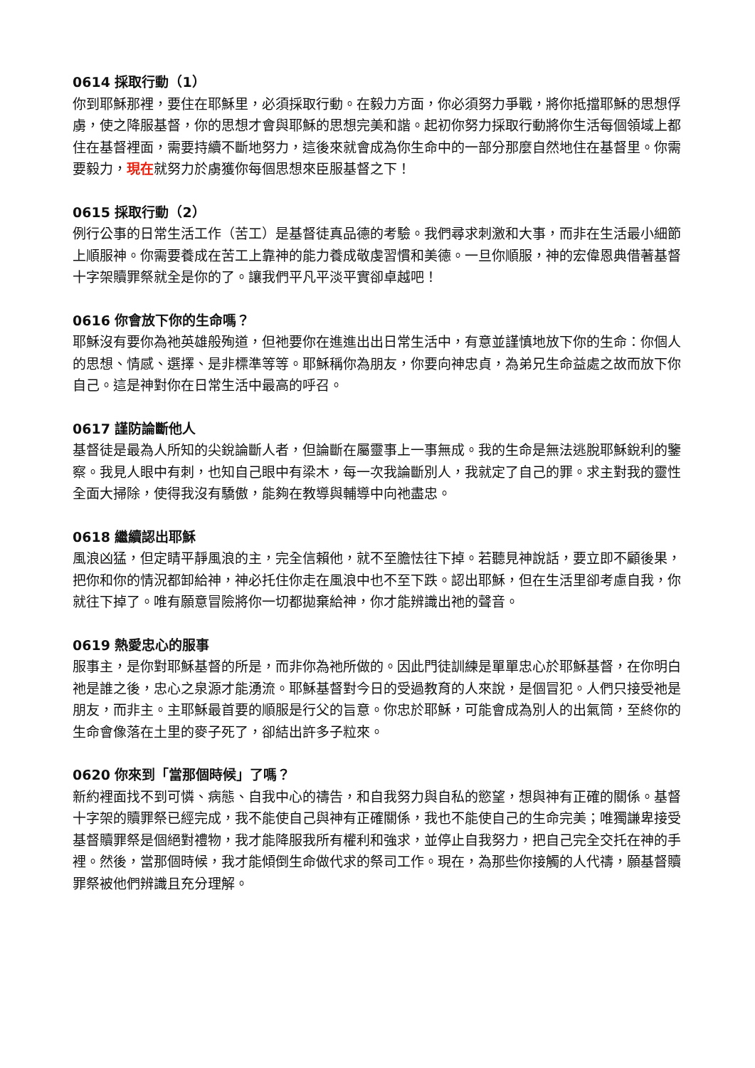0614 採取行動（1）
你到耶穌那裡，要住在耶穌里，必須採取行動。在毅力方面，你必須努力爭戰，將你抵擋耶穌的思想俘虜，使之降服基督，你的思想才會與耶穌的思想完美和諧。起初你努力採取行動將你生活每個領域上都住在基督裡面，需要持續不斷地努力，這後來就會成為你生命中的一部分那麼自然地住在基督里。你需要毅力，現在就努力於虜獲你每個思想來臣服基督之下！
0615 採取行動（2）
例行公事的日常生活工作（苦工）是基督徒真品德的考驗。我們尋求刺激和大事，而非在生活最小細節上順服神。你需要養成在苦工上靠神的能力養成敬虔習慣和美德。一旦你順服，神的宏偉恩典借著基督十字架贖罪祭就全是你的了。讓我們平凡平淡平實卻卓越吧！
0616 你會放下你的生命嗎？
耶穌沒有要你為祂英雄般殉道，但祂要你在進進出出日常生活中，有意並謹慎地放下你的生命：你個人的思想、情感、選擇、是非標準等等。耶穌稱你為朋友，你要向神忠貞，為弟兄生命益處之故而放下你自己。這是神對你在日常生活中最高的呼召。
0617 謹防論斷他人
基督徒是最為人所知的尖銳論斷人者，但論斷在屬靈事上一事無成。我的生命是無法逃脫耶穌銳利的鑒察。我見人眼中有刺，也知自己眼中有梁木，每一次我論斷別人，我就定了自己的罪。求主對我的靈性全面大掃除，使得我沒有驕傲，能夠在教導與輔導中向祂盡忠。
0618 繼續認出耶穌
風浪凶猛，但定睛平靜風浪的主，完全信賴他，就不至膽怯往下掉。若聽見神說話，要立即不顧後果，把你和你的情況都卸給神，神必托住你走在風浪中也不至下跌。認出耶穌，但在生活里卻考慮自我，你就往下掉了。唯有願意冒險將你一切都拋棄給神，你才能辨識出祂的聲音。
0619 熱愛忠心的服事
服事主，是你對耶穌基督的所是，而非你為祂所做的。因此門徒訓練是單單忠心於耶穌基督，在你明白祂是誰之後，忠心之泉源才能湧流。耶穌基督對今日的受過教育的人來說，是個冒犯。人們只接受祂是朋友，而非主。主耶穌最首要的順服是行父的旨意。你忠於耶穌，可能會成為別人的出氣筒，至終你的生命會像落在土里的麥子死了，卻結出許多子粒來。
0620 你來到「當那個時候」了嗎？
新約裡面找不到可憐、病態、自我中心的禱告，和自我努力與自私的慾望，想與神有正確的關係。基督十字架的贖罪祭已經完成，我不能使自己與神有正確關係，我也不能使自己的生命完美；唯獨謙卑接受基督贖罪祭是個絕對禮物，我才能降服我所有權利和強求，並停止自我努力，把自己完全交托在神的手裡。然後，當那個時候，我才能傾倒生命做代求的祭司工作。現在，為那些你接觸的人代禱，願基督贖罪祭被他們辨識且充分理解。